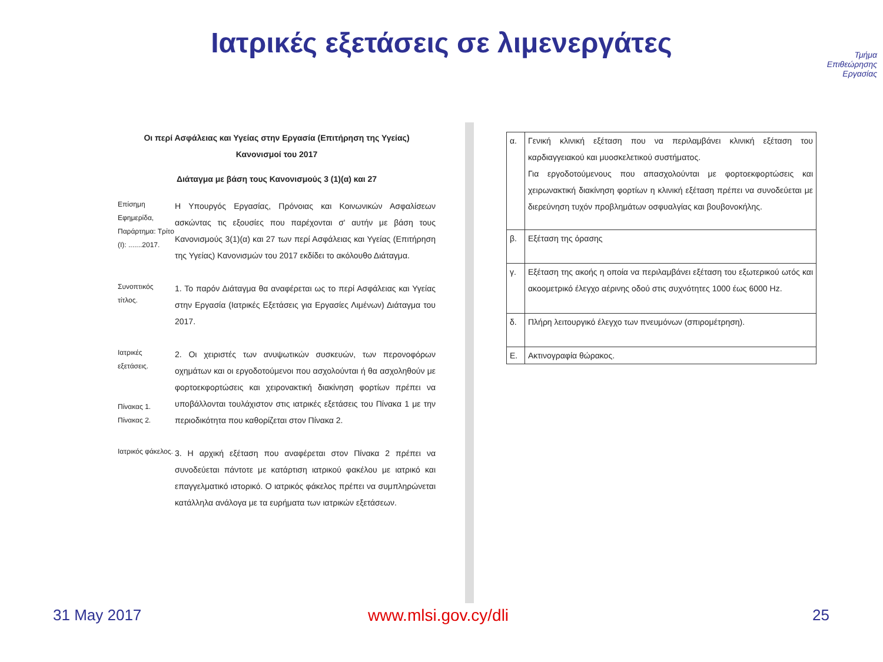Ιατρικές εξετάσεις σε λιμενεργάτες
Τμήμα
Επιθεώρησης
Εργασίας
Οι περί Ασφάλειας και Υγείας στην Εργασία (Επιτήρηση της Υγείας)
Κανονισμοί του 2017
Διάταγμα με βάση τους Κανονισμούς 3 (1)(α) και 27
Επίσημη Εφημερίδα, Παράρτημα: Τρίτο (Ι): .......2017.
Η Υπουργός Εργασίας, Πρόνοιας και Κοινωνικών Ασφαλίσεων ασκώντας τις εξουσίες που παρέχονται σ' αυτήν με βάση τους Κανονισμούς 3(1)(α) και 27 των περί Ασφάλειας και Υγείας (Επιτήρηση της Υγείας) Κανονισμών του 2017 εκδίδει το ακόλουθο Διάταγμα.
Συνοπτικός τίτλος.
1. Το παρόν Διάταγμα θα αναφέρεται ως το περί Ασφάλειας και Υγείας στην Εργασία (Ιατρικές Εξετάσεις για Εργασίες Λιμένων) Διάταγμα του 2017.
Ιατρικές εξετάσεις.
Πίνακας 1.
Πίνακας 2.
2. Οι χειριστές των ανυψωτικών συσκευών, των περονοφόρων οχημάτων και οι εργοδοτούμενοι που ασχολούνται ή θα ασχοληθούν με φορτοεκφορτώσεις και χειρονακτική διακίνηση φορτίων πρέπει να υποβάλλονται τουλάχιστον στις ιατρικές εξετάσεις του Πίνακα 1 με την περιοδικότητα που καθορίζεται στον Πίνακα 2.
Ιατρικός φάκελος.
3. Η αρχική εξέταση που αναφέρεται στον Πίνακα 2 πρέπει να συνοδεύεται πάντοτε με κατάρτιση ιατρικού φακέλου με ιατρικό και επαγγελματικό ιστορικό. Ο ιατρικός φάκελος πρέπει να συμπληρώνεται κατάλληλα ανάλογα με τα ευρήματα των ιατρικών εξετάσεων.
| α. | Γενική κλινική εξέταση που να περιλαμβάνει κλινική εξέταση του καρδιαγγειακού και μυοσκελετικού συστήματος. Για εργοδοτούμενους που απασχολούνται με φορτοεκφορτώσεις και χειρωνακτική διακίνηση φορτίων η κλινική εξέταση πρέπει να συνοδεύεται με διερεύνηση τυχόν προβλημάτων οσφυαλγίας και βουβονοκήλης. |
| β. | Εξέταση της όρασης |
| γ. | Εξέταση της ακοής η οποία να περιλαμβάνει εξέταση του εξωτερικού ωτός και ακοομετρικό έλεγχο αέρινης οδού στις συχνότητες 1000 έως 6000 Hz. |
| δ. | Πλήρη λειτουργικό έλεγχο των πνευμόνων (σπιρομέτρηση). |
| Ε. | Ακτινογραφία θώρακος. |
31 May 2017 www.mlsi.gov.cy/dli 25